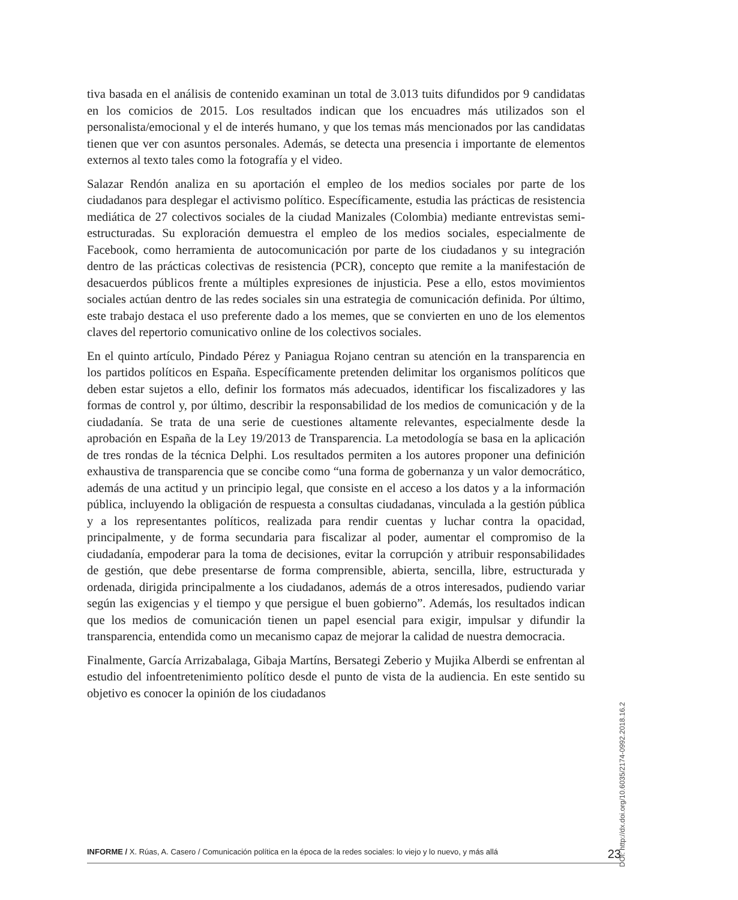tiva basada en el análisis de contenido examinan un total de 3.013 tuits difundidos por 9 candidatas en los comicios de 2015. Los resultados indican que los encuadres más utilizados son el personalista/emocional y el de interés humano, y que los temas más mencionados por las candidatas tienen que ver con asuntos personales. Además, se detecta una presencia i importante de elementos externos al texto tales como la fotografía y el video.
Salazar Rendón analiza en su aportación el empleo de los medios sociales por parte de los ciudadanos para desplegar el activismo político. Específicamente, estudia las prácticas de resistencia mediática de 27 colectivos sociales de la ciudad Manizales (Colombia) mediante entrevistas semi-estructuradas. Su exploración demuestra el empleo de los medios sociales, especialmente de Facebook, como herramienta de autocomunicación por parte de los ciudadanos y su integración dentro de las prácticas colectivas de resistencia (PCR), concepto que remite a la manifestación de desacuerdos públicos frente a múltiples expresiones de injusticia. Pese a ello, estos movimientos sociales actúan dentro de las redes sociales sin una estrategia de comunicación definida. Por último, este trabajo destaca el uso preferente dado a los memes, que se convierten en uno de los elementos claves del repertorio comunicativo online de los colectivos sociales.
En el quinto artículo, Pindado Pérez y Paniagua Rojano centran su atención en la transparencia en los partidos políticos en España. Específicamente pretenden delimitar los organismos políticos que deben estar sujetos a ello, definir los formatos más adecuados, identificar los fiscalizadores y las formas de control y, por último, describir la responsabilidad de los medios de comunicación y de la ciudadanía. Se trata de una serie de cuestiones altamente relevantes, especialmente desde la aprobación en España de la Ley 19/2013 de Transparencia. La metodología se basa en la aplicación de tres rondas de la técnica Delphi. Los resultados permiten a los autores proponer una definición exhaustiva de transparencia que se concibe como “una forma de gobernanza y un valor democrático, además de una actitud y un principio legal, que consiste en el acceso a los datos y a la información pública, incluyendo la obligación de respuesta a consultas ciudadanas, vinculada a la gestión pública y a los representantes políticos, realizada para rendir cuentas y luchar contra la opacidad, principalmente, y de forma secundaria para fiscalizar al poder, aumentar el compromiso de la ciudadanía, empoderar para la toma de decisiones, evitar la corrupción y atribuir responsabilidades de gestión, que debe presentarse de forma comprensible, abierta, sencilla, libre, estructurada y ordenada, dirigida principalmente a los ciudadanos, además de a otros interesados, pudiendo variar según las exigencias y el tiempo y que persigue el buen gobierno”. Además, los resultados indican que los medios de comunicación tienen un papel esencial para exigir, impulsar y difundir la transparencia, entendida como un mecanismo capaz de mejorar la calidad de nuestra democracia.
Finalmente, García Arrizabalaga, Gibaja Martíns, Bersategi Zeberio y Mujika Alberdi se enfrentan al estudio del infoentretenimiento político desde el punto de vista de la audiencia. En este sentido su objetivo es conocer la opinión de los ciudadanos
DOI: http://dx.doi.org/10.6035/2174-0992.2018.16.2
INFORME / X. Rúas, A. Casero / Comunicación política en la época de la redes sociales: lo viejo y lo nuevo, y más allá 23